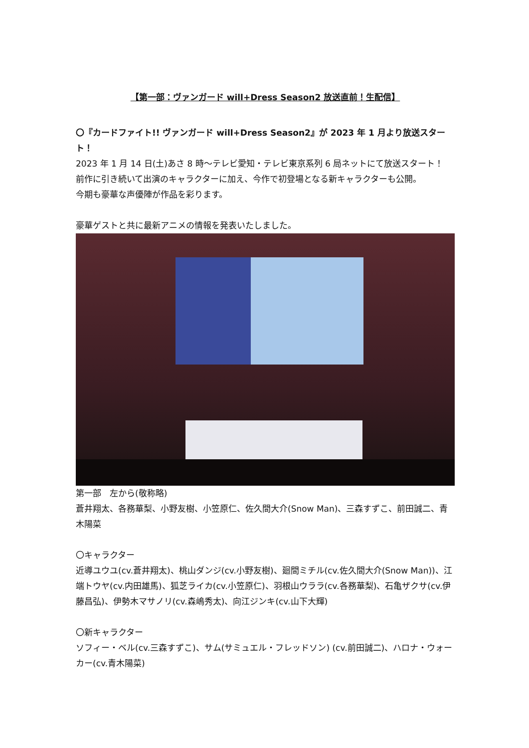【第一部：ヴァンガード will+Dress Season2 放送直前！生配信】
〇『カードファイト!! ヴァンガード will+Dress Season2』が 2023 年 1 月より放送スタート！
2023 年 1 月 14 日(土)あさ 8 時～テレビ愛知・テレビ東京系列 6 局ネットにて放送スタート！
前作に引き続いて出演のキャラクターに加え、今作で初登場となる新キャラクターも公開。
今期も豪華な声優陣が作品を彩ります。
豪華ゲストと共に最新アニメの情報を発表いたしました。
第一部　左から(敬称略)
蒼井翔太、各務華梨、小野友樹、小笠原仁、佐久間大介(Snow Man)、三森すずこ、前田誠二、青木陽菜
〇キャラクター
近導ユウユ(cv.蒼井翔太)、桃山ダンジ(cv.小野友樹)、廻間ミチル(cv.佐久間大介(Snow Man))、江端トウヤ(cv.内田雄馬)、狐芝ライカ(cv.小笠原仁)、羽根山ウララ(cv.各務華梨)、石亀ザクサ(cv.伊藤昌弘)、伊勢木マサノリ(cv.森嶋秀太)、向江ジンキ(cv.山下大輝)
〇新キャラクター
ソフィー・ベル(cv.三森すずこ)、サム(サミュエル・フレッドソン) (cv.前田誠二)、ハロナ・ウォーカー(cv.青木陽菜)